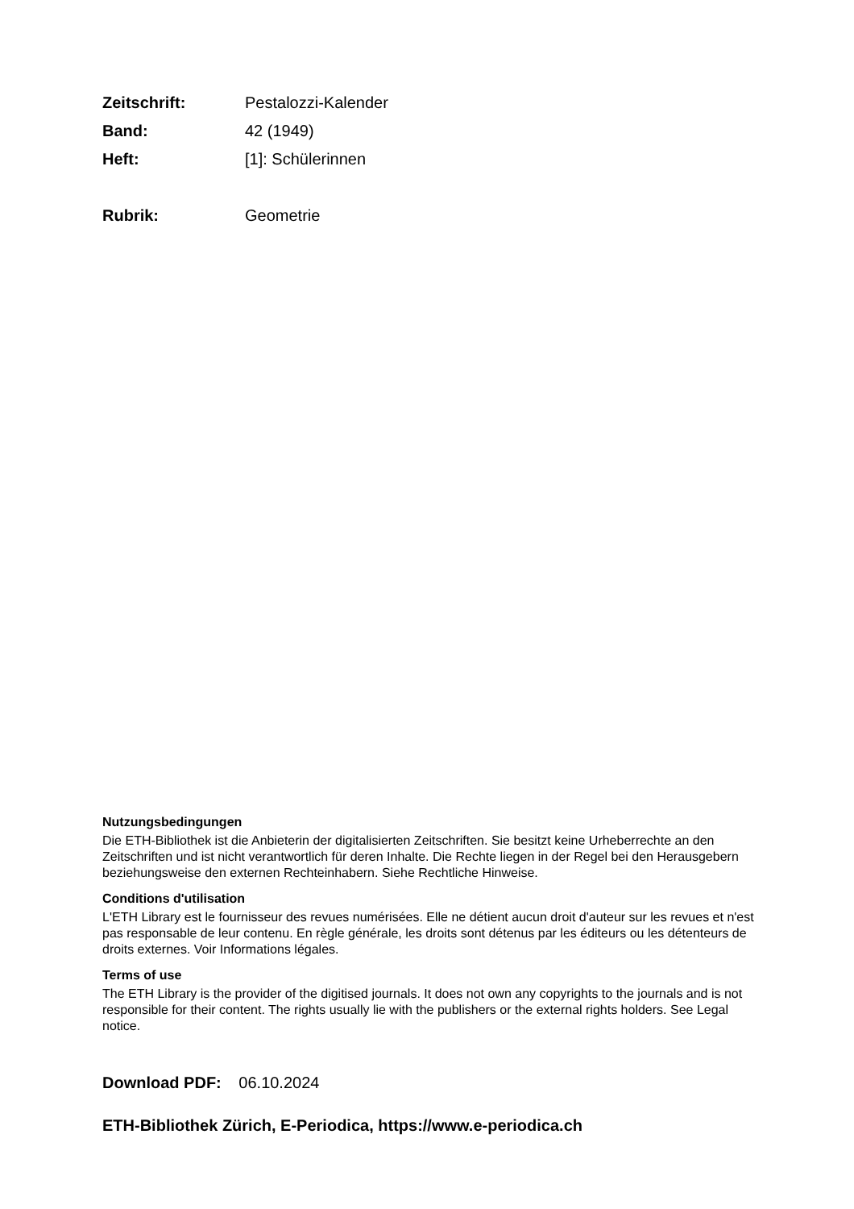Zeitschrift: Pestalozzi-Kalender
Band: 42 (1949)
Heft: [1]: Schülerinnen
Rubrik: Geometrie
Nutzungsbedingungen
Die ETH-Bibliothek ist die Anbieterin der digitalisierten Zeitschriften. Sie besitzt keine Urheberrechte an den Zeitschriften und ist nicht verantwortlich für deren Inhalte. Die Rechte liegen in der Regel bei den Herausgebern beziehungsweise den externen Rechteinhabern. Siehe Rechtliche Hinweise.
Conditions d'utilisation
L'ETH Library est le fournisseur des revues numérisées. Elle ne détient aucun droit d'auteur sur les revues et n'est pas responsable de leur contenu. En règle générale, les droits sont détenus par les éditeurs ou les détenteurs de droits externes. Voir Informations légales.
Terms of use
The ETH Library is the provider of the digitised journals. It does not own any copyrights to the journals and is not responsible for their content. The rights usually lie with the publishers or the external rights holders. See Legal notice.
Download PDF: 06.10.2024
ETH-Bibliothek Zürich, E-Periodica, https://www.e-periodica.ch